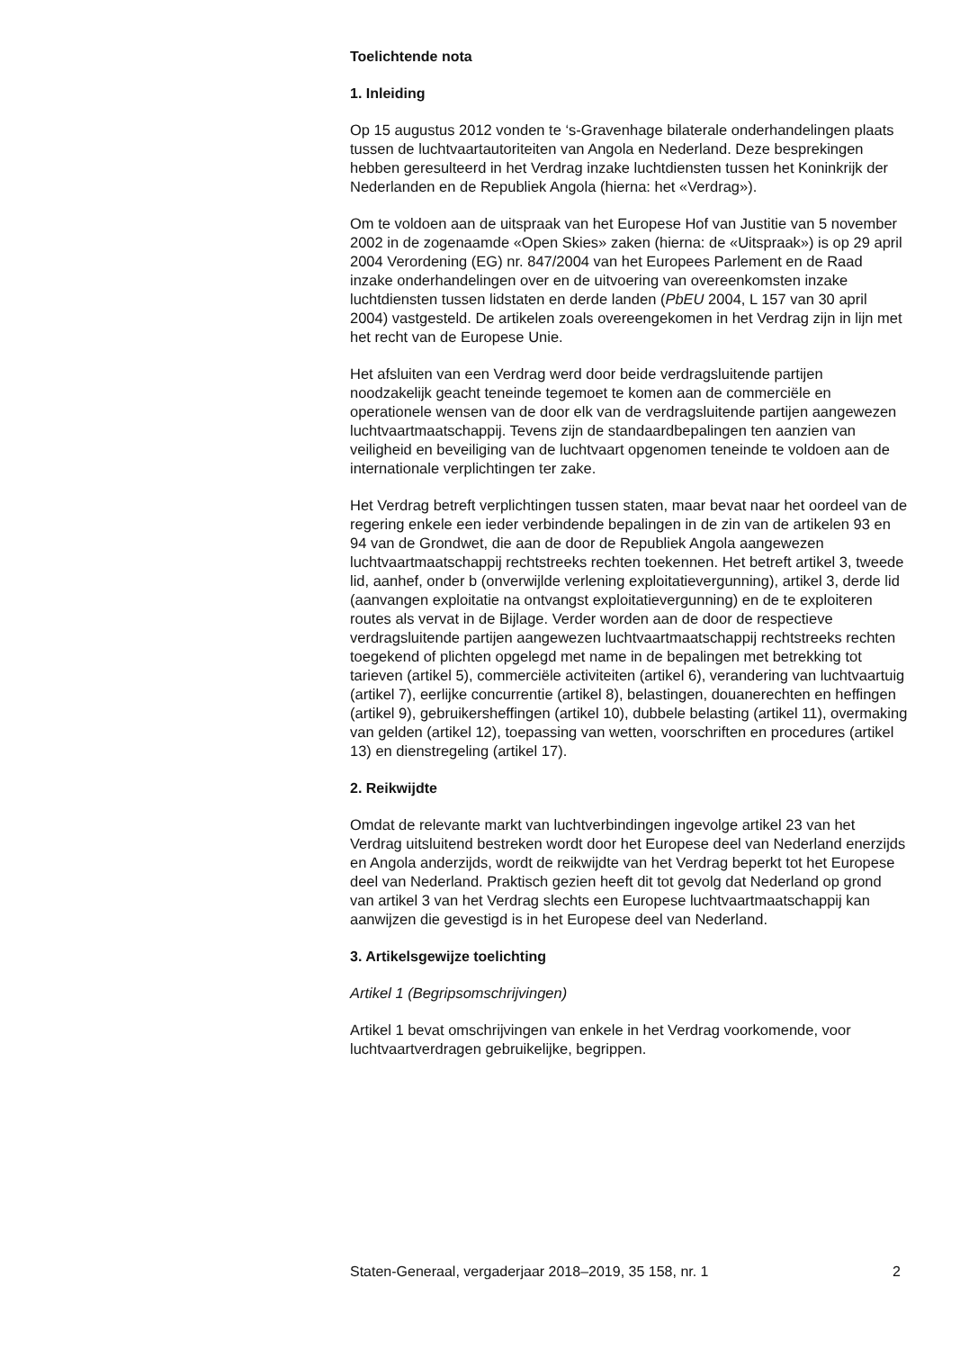Toelichtende nota
1. Inleiding
Op 15 augustus 2012 vonden te ‘s-Gravenhage bilaterale onderhandelingen plaats tussen de luchtvaartautoriteiten van Angola en Nederland. Deze besprekingen hebben geresulteerd in het Verdrag inzake luchtdiensten tussen het Koninkrijk der Nederlanden en de Republiek Angola (hierna: het «Verdrag»).
Om te voldoen aan de uitspraak van het Europese Hof van Justitie van 5 november 2002 in de zogenaamde «Open Skies» zaken (hierna: de «Uitspraak») is op 29 april 2004 Verordening (EG) nr. 847/2004 van het Europees Parlement en de Raad inzake onderhandelingen over en de uitvoering van overeenkomsten inzake luchtdiensten tussen lidstaten en derde landen (PbEU 2004, L 157 van 30 april 2004) vastgesteld. De artikelen zoals overeengekomen in het Verdrag zijn in lijn met het recht van de Europese Unie.
Het afsluiten van een Verdrag werd door beide verdragsluitende partijen noodzakelijk geacht teneinde tegemoet te komen aan de commerciële en operationele wensen van de door elk van de verdragsluitende partijen aangewezen luchtvaartmaatschappij. Tevens zijn de standaardbepalingen ten aanzien van veiligheid en beveiliging van de luchtvaart opgenomen teneinde te voldoen aan de internationale verplichtingen ter zake.
Het Verdrag betreft verplichtingen tussen staten, maar bevat naar het oordeel van de regering enkele een ieder verbindende bepalingen in de zin van de artikelen 93 en 94 van de Grondwet, die aan de door de Republiek Angola aangewezen luchtvaartmaatschappij rechtstreeks rechten toekennen. Het betreft artikel 3, tweede lid, aanhef, onder b (onverwijlde verlening exploitatievergunning), artikel 3, derde lid (aanvangen exploitatie na ontvangst exploitatievergunning) en de te exploiteren routes als vervat in de Bijlage. Verder worden aan de door de respectieve verdragsluitende partijen aangewezen luchtvaartmaatschappij rechtstreeks rechten toegekend of plichten opgelegd met name in de bepalingen met betrekking tot tarieven (artikel 5), commerciële activiteiten (artikel 6), verandering van luchtvaartuig (artikel 7), eerlijke concurrentie (artikel 8), belastingen, douanerechten en heffingen (artikel 9), gebruikersheffingen (artikel 10), dubbele belasting (artikel 11), overmaking van gelden (artikel 12), toepassing van wetten, voorschriften en procedures (artikel 13) en dienstregeling (artikel 17).
2. Reikwijdte
Omdat de relevante markt van luchtverbindingen ingevolge artikel 23 van het Verdrag uitsluitend bestreken wordt door het Europese deel van Nederland enerzijds en Angola anderzijds, wordt de reikwijdte van het Verdrag beperkt tot het Europese deel van Nederland. Praktisch gezien heeft dit tot gevolg dat Nederland op grond van artikel 3 van het Verdrag slechts een Europese luchtvaartmaatschappij kan aanwijzen die gevestigd is in het Europese deel van Nederland.
3. Artikelsgewijze toelichting
Artikel 1 (Begripsomschrijvingen)
Artikel 1 bevat omschrijvingen van enkele in het Verdrag voorkomende, voor luchtvaartverdragen gebruikelijke, begrippen.
Staten-Generaal, vergaderjaar 2018–2019, 35 158, nr. 1 2